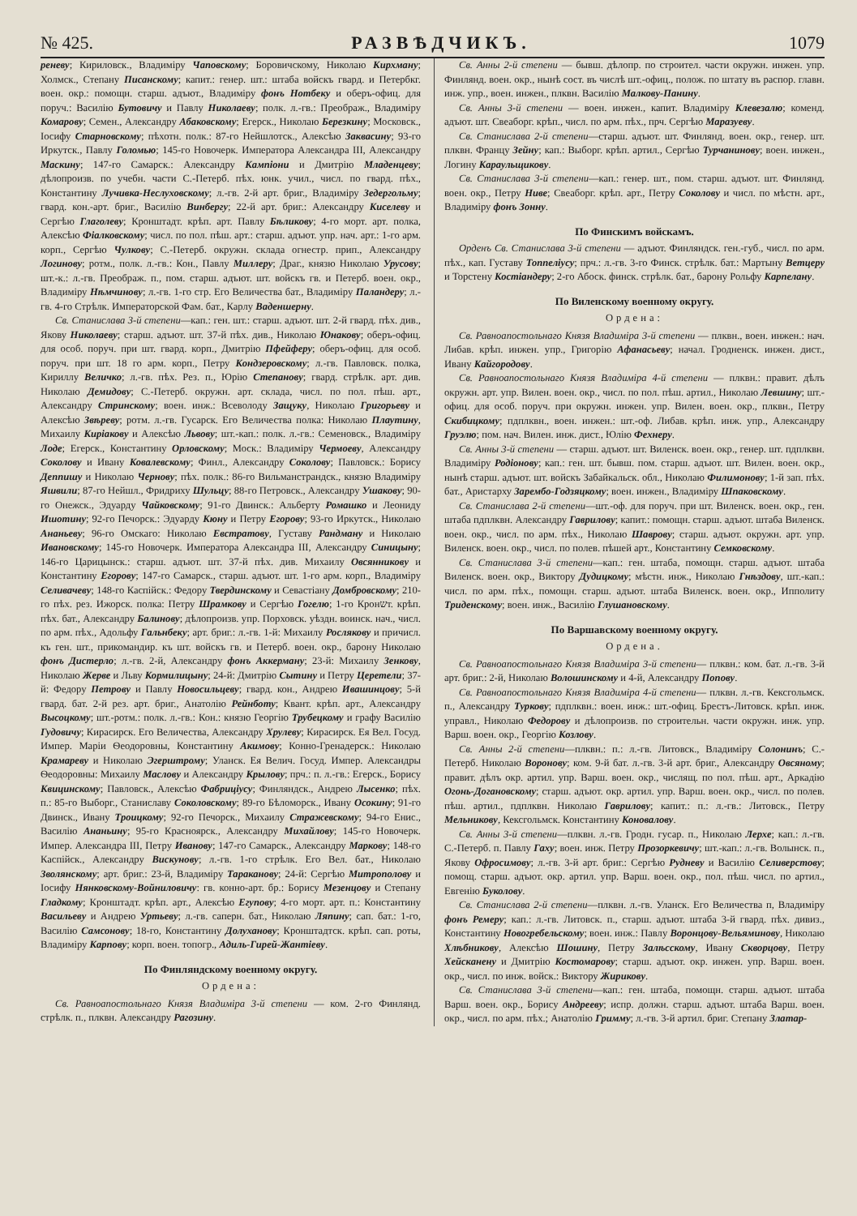№ 425. РАЗВѢДЧИКЪ. 1079
реневу; Кириловск., Владиміру Чаповскому; Боровичскому, Николаю Кирхману; Холмск., Степану Писанскому; капит.: генер. шт.: штаба войскъ гвард. и Петербкг. воен. окр.: помощн. старш. адъют., Владиміру фонъ Нотбеку и оберъ-офиц. для поруч.: Василію Бутовичу и Павлу Николаеву; полк. л.-гв.: Преображ., Владиміру Комарову; Семен., Александру Абаковскому; Егерск., Николаю Березкину; Московск., Іосифу Старновскому; пѣхотн. полк.: 87-го Нейшлотск., Алексѣю Заквасину; 93-го Иркутск., Павлу Голомью; 145-го Новочерк. Императора Александра III, Александру Маскину; 147-го Самарск.: Александру Кампіони и Дмитрію Младенцеву; дѣлопроизв. по учебн. части С.-Петерб. пѣх. юнк. учил., числ. по гвард. пѣх., Константину Лучивка-Неслуховскому; л.-гв. 2-й арт. бриг., Владиміру Зедергольму; гвард. кон.-арт. бриг., Василію Винбергу; 22-й арт. бриг.: Александру Киселеву и Сергѣю Глаголеву; Кронштадт. крѣп. арт. Павлу Бѣликову; 4-го морт. арт. полка, Алексѣю Фіалковскому; числ. по пол. пѣш. арт.: старш. адъют. упр. нач. арт.: 1-го арм. корп., Сергѣю Чулкову; С.-Петерб. окружн. склада огнестр. прип., Александру Логинову; ротм., полк. л.-гв.: Кон., Павлу Миллеру; Драг., князю Николаю Урусову; шт.-к.: л.-гв. Преображ. п., пом. старш. адъют. шт. войскъ гв. и Петерб. воен. окр., Владиміру Нѣмчинову; л.-гв. 1-го стр. Его Величества бат., Владиміру Паландеру; л.-гв. 4-го Стрѣлк. Императорской Фам. бат., Карлу Ваденшерну.
Св. Станислава 3-й степени—кап.: ген. шт.: старш. адъют. шт. 2-й гвард. пѣх. див., Якову Николаеву; старш. адъют. шт. 37-й пѣх. див., Николаю Юнакову; оберъ-офиц. для особ. поруч. при шт. гвард. корп., Дмитрію Пфейферу; оберъ-офиц. для особ. поруч. при шт. 18 го арм. корп., Петру Кондзеровскому; л.-гв. Павловск. полка, Кириллу Величко; л.-гв. пѣх. Рез. п., Юрію Степанову; гвард. стрѣлк. арт. див. Николаю Демидову; С.-Петерб. окружн. арт. склада, числ. по пол. пѣш. арт., Александру Стринскому; воен. инж.: Всеволоду Защуку, Николаю Григорьеву и Алексѣю Звѣреву; ротм. л.-гв. Гусарск. Его Величества полка: Николаю Плаутину, Михаилу Киріакову и Алексѣю Львову; шт.-кап.: полк. л.-гв.: Семеновск., Владиміру Лоде; Егерск., Константину Орловскому; Моск.: Владиміру Чермоеву, Александру Соколову и Ивану Ковалевскому; Финл., Александру Соколову; Павловск.: Борису Деппишу и Николаю Чернову; пѣх. полк.: 86-го Вильманстрандск., князю Владиміру Яшвили; 87-го Нейшл., Фридриху Шульцу; 88-го Петровск., Александру Ушакову; 90-го Онежск., Эдуарду Чайковскому; 91-го Двинск.: Альберту Ромашко и Леониду Ишотину; 92-го Печорск.: Эдуарду Кюну и Петру Егорову; 93-го Иркутск., Николаю Ананьеву; 96-го Омскаго: Николаю Евстратову, Густаву Рандману и Николаю Ивановскому; 145-го Новочерк. Императора Александра III, Александру Синицыну; 146-го Царицынск.: старш. адъют. шт. 37-й пѣх. див. Михаилу Овсянникову и Константину Егорову; 147-го Самарск., старш. адъют. шт. 1-го арм. корп., Владиміру Селивачеву; 148-го Каспійск.: Федору Твердинскому и Севастіану Домбровскому; 210-го пѣх. рез. Ижорск. полка: Петру Шрамкову и Сергѣю Гогелю; 1-го Кронשт. крѣп. пѣх. бат., Александру Балинову; дѣлопроизв. упр. Порховск. уѣздн. воинск. нач., числ. по арм. пѣх., Адольфу Гальнбеку; арт. бриг.: л.-гв. 1-й: Михаилу Рослякову и причисл. къ ген. шт., прикомандир. къ шт. войскъ гв. и Петерб. воен. окр., барону Николаю фонъ Дистерло; л.-гв. 2-й, Александру фонъ Аккерману; 23-й: Михаилу Зенкову, Николаю Жерве и Льву Кормилицыну; 24-й: Дмитрію Сытину и Петру Церетели; 37-й: Федору Петрову и Павлу Новосильцеву; гвард. кон., Андрею Ивашинцову; 5-й гвард. бат. 2-й рез. арт. бриг., Анатолію Рейнботу; Квант. крѣп. арт., Александру Высоцкому; шт.-ротм.: полк. л.-гв.: Кон.: князю Георгію Трубецкому и графу Василію Гудовичу; Кирасирск. Его Величества, Александру Хрулеву; Кирасирск. Ея Вел. Госуд. Импер. Маріи Ѳеодоровны, Константину Акимову; Конно-Гренадерск.: Николаю Крамареву и Николаю Эгерштрому; Уланск. Ея Велич. Госуд. Импер. Александры Ѳеодоровны: Михаилу Маслову и Александру Крылову; прч.: п. л.-гв.: Егерск., Борису Квицинскому; Павловск., Алексѣю Фабриціусу; Финляндск., Андрею Лысенко; пѣх. п.: 85-го Выборг., Станиславу Соколовскому; 89-го Бѣломорск., Ивану Осокину; 91-го Двинск., Ивану Троицкому; 92-го Печорск., Михаилу Стражевскому; 94-го Енис., Василію Ананьину; 95-го Красноярск., Александру Михайлову; 145-го Новочерк. Импер. Александра III, Петру Иванову; 147-го Самарск., Александру Маркову; 148-го Каспійск., Александру Вискунову; л.-гв. 1-го стрѣлк. Его Вел. бат., Николаю Зволянскому; арт. бриг.: 23-й, Владиміру Тараканову; 24-й: Сергѣю Митрополову и Іосифу Нянковскому-Войниловичу: гв. конно-арт. бр.: Борису Мезенцову и Степану Гладкому; Кронштадт. крѣп. арт., Алексѣю Егупову; 4-го морт. арт. п.: Константину Васильеву и Андрею Уртьеву; л.-гв. саперн. бат., Николаю Ляпину; сап. бат.: 1-го, Василію Самсонову; 18-го, Константину Долуханову; Кронштадтск. крѣп. сап. роты, Владиміру Карпову; корп. воен. топогр., Адиль-Гирей-Жантіеву.
По Финляндскому военному округу.
Ордена:
Св. Равноапостольнаго Князя Владиміра 3-й степени — ком. 2-го Финлянд. стрѣлк. п., плквн. Александру Рагозину.
Св. Анны 2-й степени — бывш. дѣлопр. по строител. части окружн. инжен. упр. Финлянд. воен. окр., нынѣ сост. въ числѣ шт.-офиц., полож. по штату въ распор. главн. инж. упр., воен. инжен., плквн. Василію Малкову-Панину.
Св. Анны 3-й степени — воен. инжен., капит. Владиміру Клевезалю; коменд. адъют. шт. Свеаборг. крѣп., числ. по арм. пѣх., прч. Сергѣю Маразуеву.
Св. Станислава 2-й степени—старш. адъют. шт. Финлянд. воен. окр., генер. шт. плквн. Францу Зейну; кап.: Выборг. крѣп. артил., Сергѣю Турчанинову; воен. инжен., Логину Караульщикову.
Св. Станислава 3-й степени—кап.: генер. шт., пом. старш. адъют. шт. Финлянд. воен. окр., Петру Ниве; Свеаборг. крѣп. арт., Петру Соколову и числ. по мѣстн. арт., Владиміру фонъ Зонну.
По Финскимъ войскамъ.
Орденъ Св. Станислава 3-й степени — адъют. Финляндск. ген.-губ., числ. по арм. пѣх., кап. Густаву Топпеліусу; прч.: л.-гв. 3-го Финск. стрѣлк. бат.: Мартыну Ветцеру и Торстену Костіандеру; 2-го Абоск. финск. стрѣлк. бат., барону Рольфу Карпелану.
По Виленскому военному округу.
Ордена:
Св. Равноапостольнаго Князя Владиміра 3-й степени — плквн., воен. инжен.: нач. Либав. крѣп. инжен. упр., Григорію Афанасьеву; начал. Гродненск. инжен. дист., Ивану Кайгородову.
Св. Равноапостольнаго Князя Владиміра 4-й степени — плквн.: правит. дѣлъ окружн. арт. упр. Вилен. воен. окр., числ. по пол. пѣш. артил., Николаю Левшину; шт.-офиц. для особ. поруч. при окружн. инжен. упр. Вилен. воен. окр., плквн., Петру Скибицкому; пдплквн., воен. инжен.: шт.-оф. Либав. крѣп. инж. упр., Александру Груэлю; пом. нач. Вилен. инж. дист., Юлію Фехнеру.
Св. Анны 3-й степени — старш. адъют. шт. Виленск. воен. окр., генер. шт. пдплквн. Владиміру Родіонову; кап.: ген. шт. бывш. пом. старш. адъют. шт. Вилен. воен. окр., нынѣ старш. адъют. шт. войскъ Забайкальск. обл., Николаю Филимонову; 1-й зап. пѣх. бат., Аристарху Зарембо-Годзяцкому; воен. инжен., Владиміру Шпаковскому.
Св. Станислава 2-й степени—шт.-оф. для поруч. при шт. Виленск. воен. окр., ген. штаба пдплквн. Александру Гаврилову; капит.: помощн. старш. адъют. штаба Виленск. воен. окр., числ. по арм. пѣх., Николаю Шаврову; старш. адъют. окружн. арт. упр. Виленск. воен. окр., числ. по полев. пѣшей арт., Константину Семковскому.
Св. Станислава 3-й степени—кап.: ген. штаба, помощн. старш. адъют. штаба Виленск. воен. окр., Виктору Дудицкому; мѣстн. инж., Николаю Гнѣздову, шт.-кап.: числ. по арм. пѣх., помощн. старш. адъют. штаба Виленск. воен. окр., Ипполиту Триденскому; воен. инж., Василію Глушановскому.
По Варшавскому военному округу.
Ордена.
Св. Равноапостольнаго Князя Владиміра 3-й степени— плквн.: ком. бат. л.-гв. 3-й арт. бриг.: 2-й, Николаю Волошинскому и 4-й, Александру Попову.
Св. Равноапостольнаго Князя Владиміра 4-й степени— плквн. л.-гв. Кексгольмск. п., Александру Туркову; пдплквн.: воен. инж.: шт.-офиц. Брестъ-Литовск. крѣп. инж. управл., Николаю Федорову и дѣлопроизв. по строительн. части окружн. инж. упр. Варш. воен. окр., Георгію Козлову.
Св. Анны 2-й степени—плквн.: п.: л.-гв. Литовск., Владиміру Солонинъ; С.-Петерб. Николаю Воронову; ком. 9-й бат. л.-гв. 3-й арт. бриг., Александру Овсяному; правит. дѣлъ окр. артил. упр. Варш. воен. окр., числящ. по пол. пѣш. арт., Аркадію Огонь-Догановскому; старш. адъют. окр. артил. упр. Варш. воен. окр., числ. по полев. пѣш. артил., пдплквн. Николаю Гаврилову; капит.: п.: л.-гв.: Литовск., Петру Мельникову, Кексгольмск. Константину Коновалову.
Св. Анны 3-й степени—плквн. л.-гв. Гродн. гусар. п., Николаю Лерхе; кап.: л.-гв. С.-Петерб. п. Павлу Гаху; воен. инж. Петру Прозоркевичу; шт.-кап.: л.-гв. Волынск. п., Якову Офросимову; л.-гв. 3-й арт. бриг.: Сергѣю Рудневу и Василію Селиверстову; помощ. старш. адъют. окр. артил. упр. Варш. воен. окр., пол. пѣш. числ. по артил., Евгенію Буколову.
Св. Станислава 2-й степени—плквн. л.-гв. Уланск. Его Величества п, Владиміру фонъ Ремеру; кап.: л.-гв. Литовск. п., старш. адъют. штаба 3-й гвард. пѣх. дивиз., Константину Новогребельскому; воен. инж.: Павлу Воронцову-Вельяминову, Николаю Хлѣбникову, Алексѣю Шошину, Петру Залѣсскому, Ивану Скворцову, Петру Хейсканену и Дмитрію Костомарову; старш. адъют. окр. инжен. упр. Варш. воен. окр., числ. по инж. войск.: Виктору Жирикову.
Св. Станислава 3-й степени—кап.: ген. штаба, помощн. старш. адъют. штаба Варш. воен. окр., Борису Андрееву; испр. должн. старш. адъют. штаба Варш. воен. окр., числ. по арм. пѣх.; Анатолію Гримму; л.-гв. 3-й артил. бриг. Степану Златар-